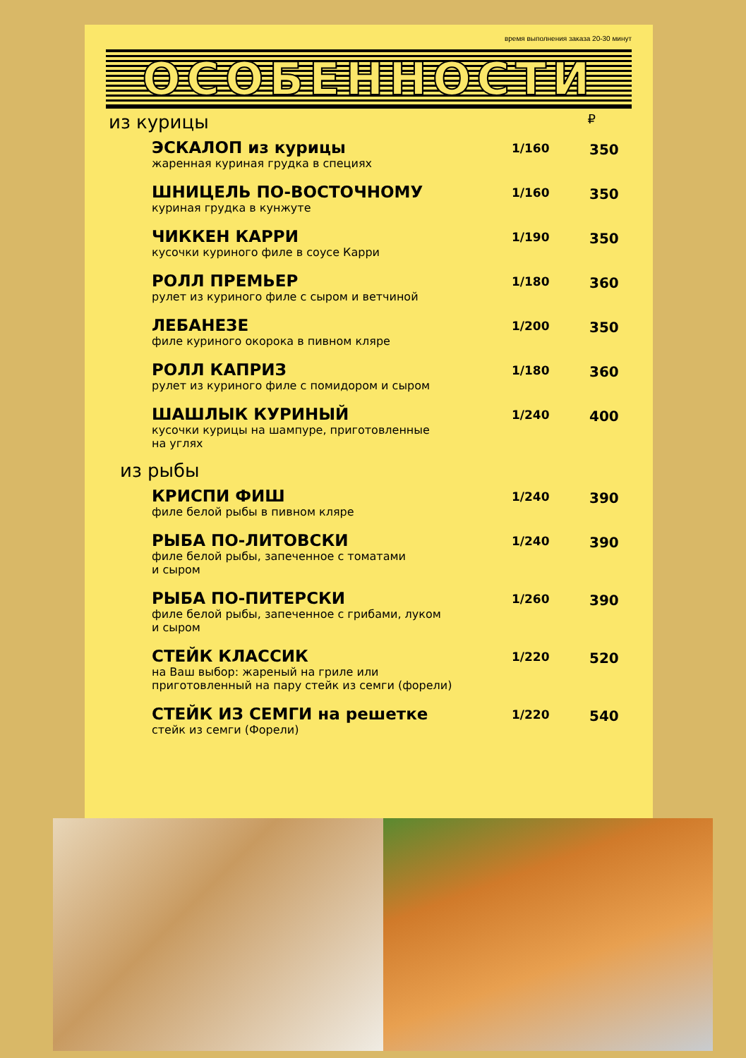время выполнения заказа 20-30 минут
ОСОБЕННОСТИ
из курицы ₽
| ЭСКАЛОП из курицы жаренная куриная грудка в специях | 1/160 | 350 |
| ШНИЦЕЛЬ ПО-ВОСТОЧНОМУ куриная грудка в кунжуте | 1/160 | 350 |
| ЧИККЕН КАРРИ кусочки куриного филе в соусе Карри | 1/190 | 350 |
| РОЛЛ ПРЕМЬЕР рулет из куриного филе с сыром и ветчиной | 1/180 | 360 |
| ЛЕБАНЕЗЕ филе куриного окорока в пивном кляре | 1/200 | 350 |
| РОЛЛ КАПРИЗ рулет из куриного филе с помидором и сыром | 1/180 | 360 |
| ШАШЛЫК КУРИНЫЙ кусочки курицы на шампуре, приготовленные на углях | 1/240 | 400 |
из рыбы
| КРИСПИ ФИШ филе белой рыбы в пивном кляре | 1/240 | 390 |
| РЫБА ПО-ЛИТОВСКИ филе белой рыбы, запеченное с томатами и сыром | 1/240 | 390 |
| РЫБА ПО-ПИТЕРСКИ филе белой рыбы, запеченное с грибами, луком и сыром | 1/260 | 390 |
| СТЕЙК КЛАССИК на Ваш выбор: жареный на гриле или приготовленный на пару стейк из семги (форели) | 1/220 | 520 |
| СТЕЙК ИЗ СЕМГИ на решетке стейк из семги (Форели) | 1/220 | 540 |